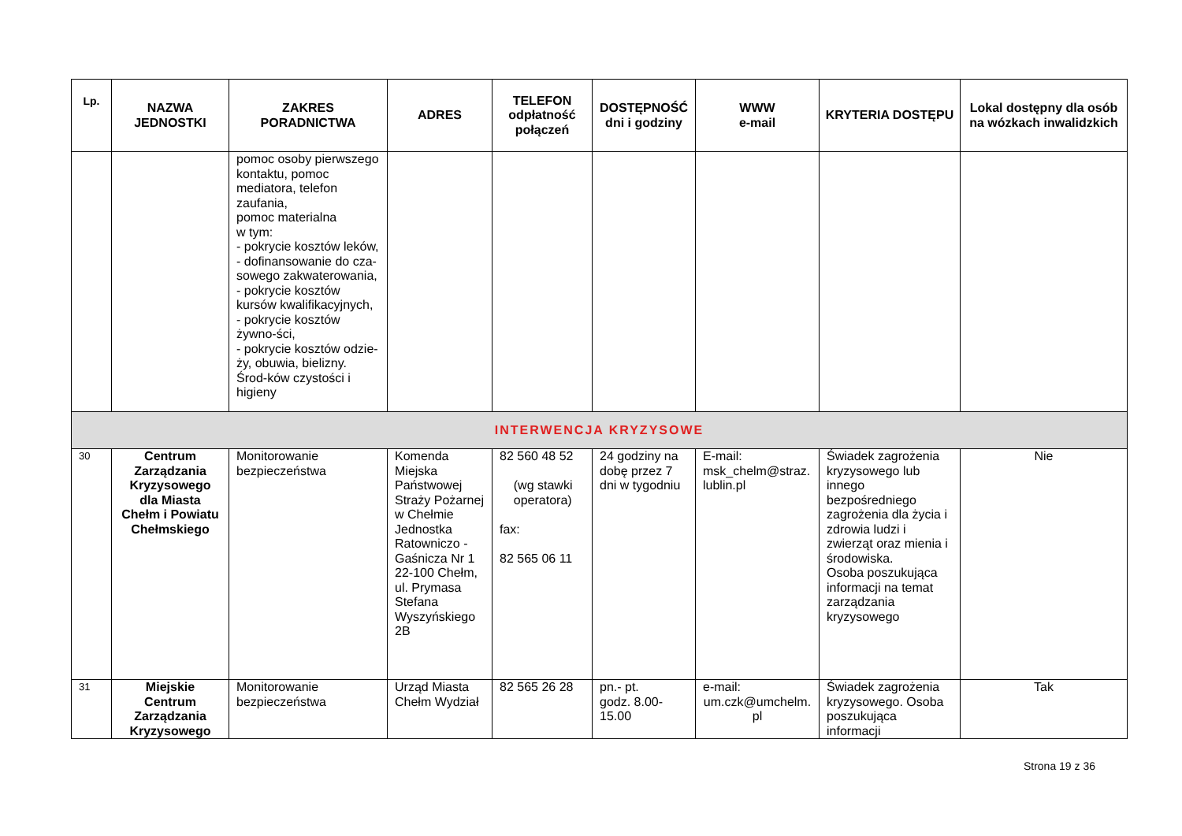| Lp. | NAZWA JEDNOSTKI | ZAKRES PORADNICTWA | ADRES | TELEFON odpłatność połączeń | DOSTĘPNOŚĆ dni i godziny | WWW e-mail | KRYTERIA DOSTĘPU | Lokal dostępny dla osób na wózkach inwalidzkich |
| --- | --- | --- | --- | --- | --- | --- | --- | --- |
| | | pomoc osoby pierwszego kontaktu, pomoc mediatora, telefon zaufania, pomoc materialna w tym: - pokrycie kosztów leków, - dofinansowanie do cza-sowego zakwaterowania, - pokrycie kosztów kursów kwalifikacyjnych, - pokrycie kosztów żywno-ści, - pokrycie kosztów odzie-ży, obuwia, bielizny. Środ-ków czystości i higieny | | | | | | |
| INTERWENCJA KRYZYSOWE | | | | | | | | |
| 30 | Centrum Zarządzania Kryzysowego dla Miasta Chełm i Powiatu Chełmskiego | Monitorowanie bezpieczeństwa | Komenda Miejska Państwowej Straży Pożarnej w Chełmie Jednostka Ratowniczo - Gaśnicza Nr 1 22-100 Chełm, ul. Prymasa Stefana Wyszyńskiego 2B | 82 560 48 52 (wg stawki operatora) fax: 82 565 06 11 | 24 godziny na dobę przez 7 dni w tygodniu | E-mail: msk_chelm@straz. lublin.pl | Świadek zagrożenia kryzysowego lub innego bezpośredniego zagrożenia dla życia i zdrowia ludzi i zwierząt oraz mienia i środowiska. Osoba poszukująca informacji na temat zarządzania kryzysowego | Nie |
| 31 | Miejskie Centrum Zarządzania Kryzysowego | Monitorowanie bezpieczeństwa | Urząd Miasta Chełm Wydział | 82 565 26 28 | pn.- pt. godz. 8.00-15.00 | e-mail: um.czk@umchelm. pl | Świadek zagrożenia kryzysowego. Osoba poszukująca informacji | Tak |
Strona 19 z 36